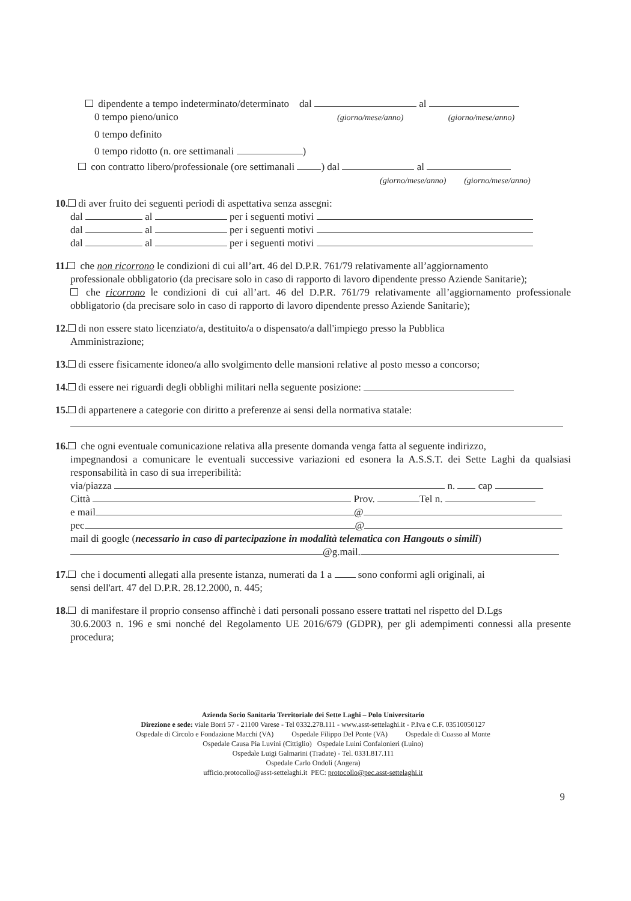dipendente a tempo indeterminato/determinato dal al
0 tempo pieno/unico (giorno/mese/anno) (giorno/mese/anno)
0 tempo definito
0 tempo ridotto (n. ore settimanali )
con contratto libero/professionale (ore settimanali ) dal al
(giorno/mese/anno) (giorno/mese/anno)
10. di aver fruito dei seguenti periodi di aspettativa senza assegni:
dal al per i seguenti motivi
dal al per i seguenti motivi
dal al per i seguenti motivi
11. che non ricorrono le condizioni di cui all’art. 46 del D.P.R. 761/79 relativamente all’aggiornamento
professionale obbligatorio (da precisare solo in caso di rapporto di lavoro dipendente presso Aziende Sanitarie);
che ricorrono le condizioni di cui all’art. 46 del D.P.R. 761/79 relativamente all’aggiornamento professionale obbligatorio (da precisare solo in caso di rapporto di lavoro dipendente presso Aziende Sanitarie);
12. di non essere stato licenziato/a, destituito/a o dispensato/a dall'impiego presso la Pubblica
Amministrazione;
13. di essere fisicamente idoneo/a allo svolgimento delle mansioni relative al posto messo a concorso;
14. di essere nei riguardi degli obblighi militari nella seguente posizione:
15. di appartenere a categorie con diritto a preferenze ai sensi della normativa statale:
16. che ogni eventuale comunicazione relativa alla presente domanda venga fatta al seguente indirizzo,
impegnandosi a comunicare le eventuali successive variazioni ed esonera la A.S.S.T. dei Sette Laghi da qualsiasi responsabilità in caso di sua irreperibilità:
via/piazza n. cap
Città Prov. Tel n.
e mail @
pec @
mail di google (necessario in caso di partecipazione in modalità telematica con Hangouts o simili)
@g.mail.
17. che i documenti allegati alla presente istanza, numerati da 1 a sono conformi agli originali, ai
sensi dell'art. 47 del D.P.R. 28.12.2000, n. 445;
18. di manifestare il proprio consenso affinchè i dati personali possano essere trattati nel rispetto del D.Lgs
30.6.2003 n. 196 e smi nonché del Regolamento UE 2016/679 (GDPR), per gli adempimenti connessi alla presente procedura;
Azienda Socio Sanitaria Territoriale dei Sette Laghi – Polo Universitario
Direzione e sede: viale Borri 57 - 21100 Varese - Tel 0332.278.111 - www.asst-settelaghi.it - P.Iva e C.F. 03510050127
Ospedale di Circolo e Fondazione Macchi (VA) Ospedale Filippo Del Ponte (VA) Ospedale di Cuasso al Monte
Ospedale Causa Pia Luvini (Cittiglio) Ospedale Luini Confalonieri (Luino)
Ospedale Luigi Galmarini (Tradate) - Tel. 0331.817.111
Ospedale Carlo Ondoli (Angera)
ufficio.protocollo@asst-settelaghi.it PEC: protocollo@pec.asst-settelaghi.it
9